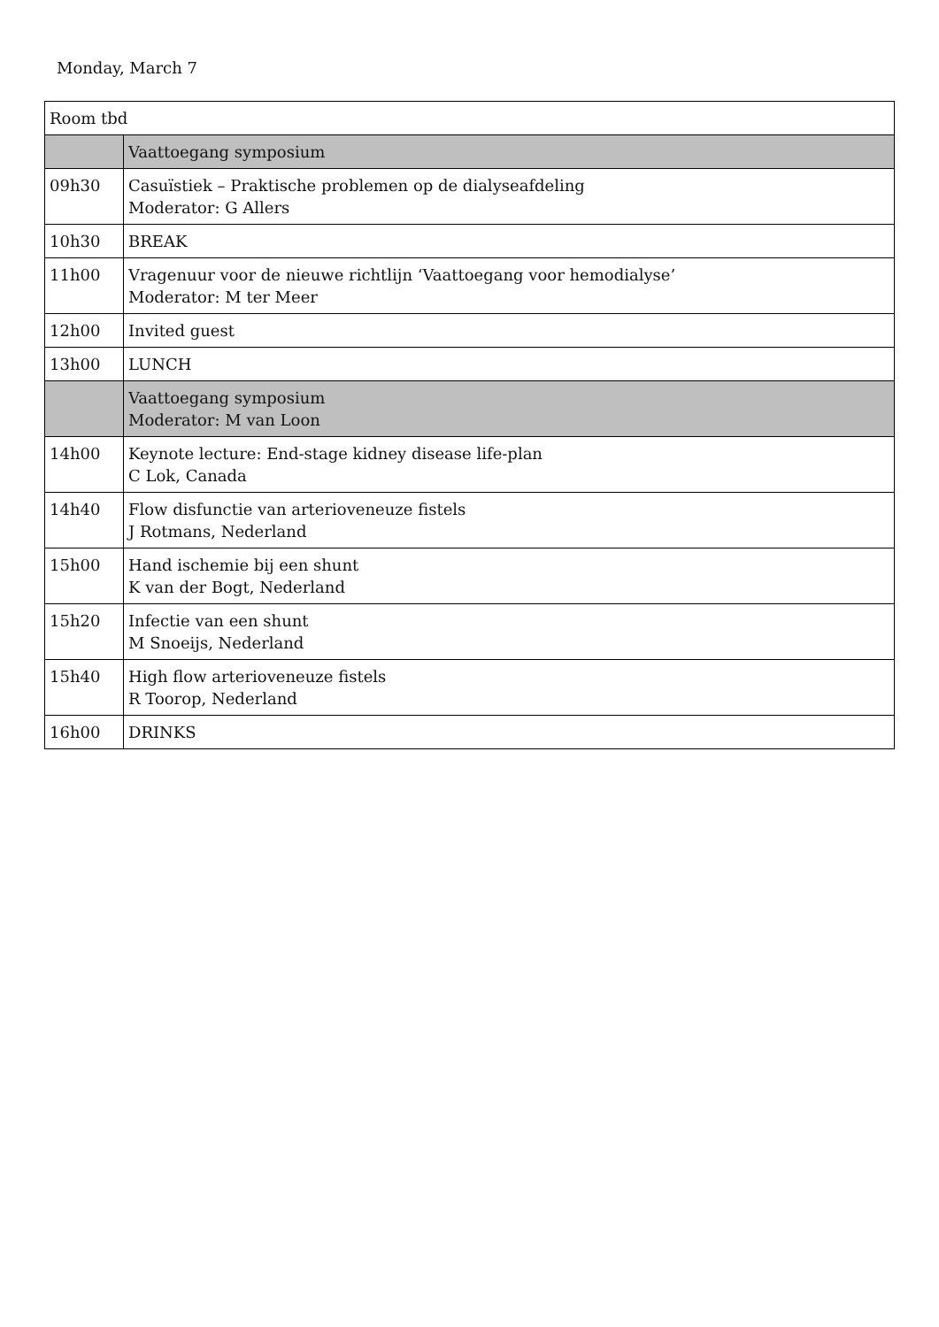Monday, March 7
| Room tbd | |
| | Vaattoegang symposium |
| 09h30 | Casuïstiek – Praktische problemen op de dialyseafdeling Moderator: G Allers |
| 10h30 | BREAK |
| 11h00 | Vragenuur voor de nieuwe richtlijn ‘Vaattoegang voor hemodialyse’ Moderator: M ter Meer |
| 12h00 | Invited guest |
| 13h00 | LUNCH |
| | Vaattoegang symposium Moderator: M van Loon |
| 14h00 | Keynote lecture: End-stage kidney disease life-plan C Lok, Canada |
| 14h40 | Flow disfunctie van arterioveneuze fistels J Rotmans, Nederland |
| 15h00 | Hand ischemie bij een shunt K van der Bogt, Nederland |
| 15h20 | Infectie van een shunt M Snoeijs, Nederland |
| 15h40 | High flow arterioveneuze fistels R Toorop, Nederland |
| 16h00 | DRINKS |